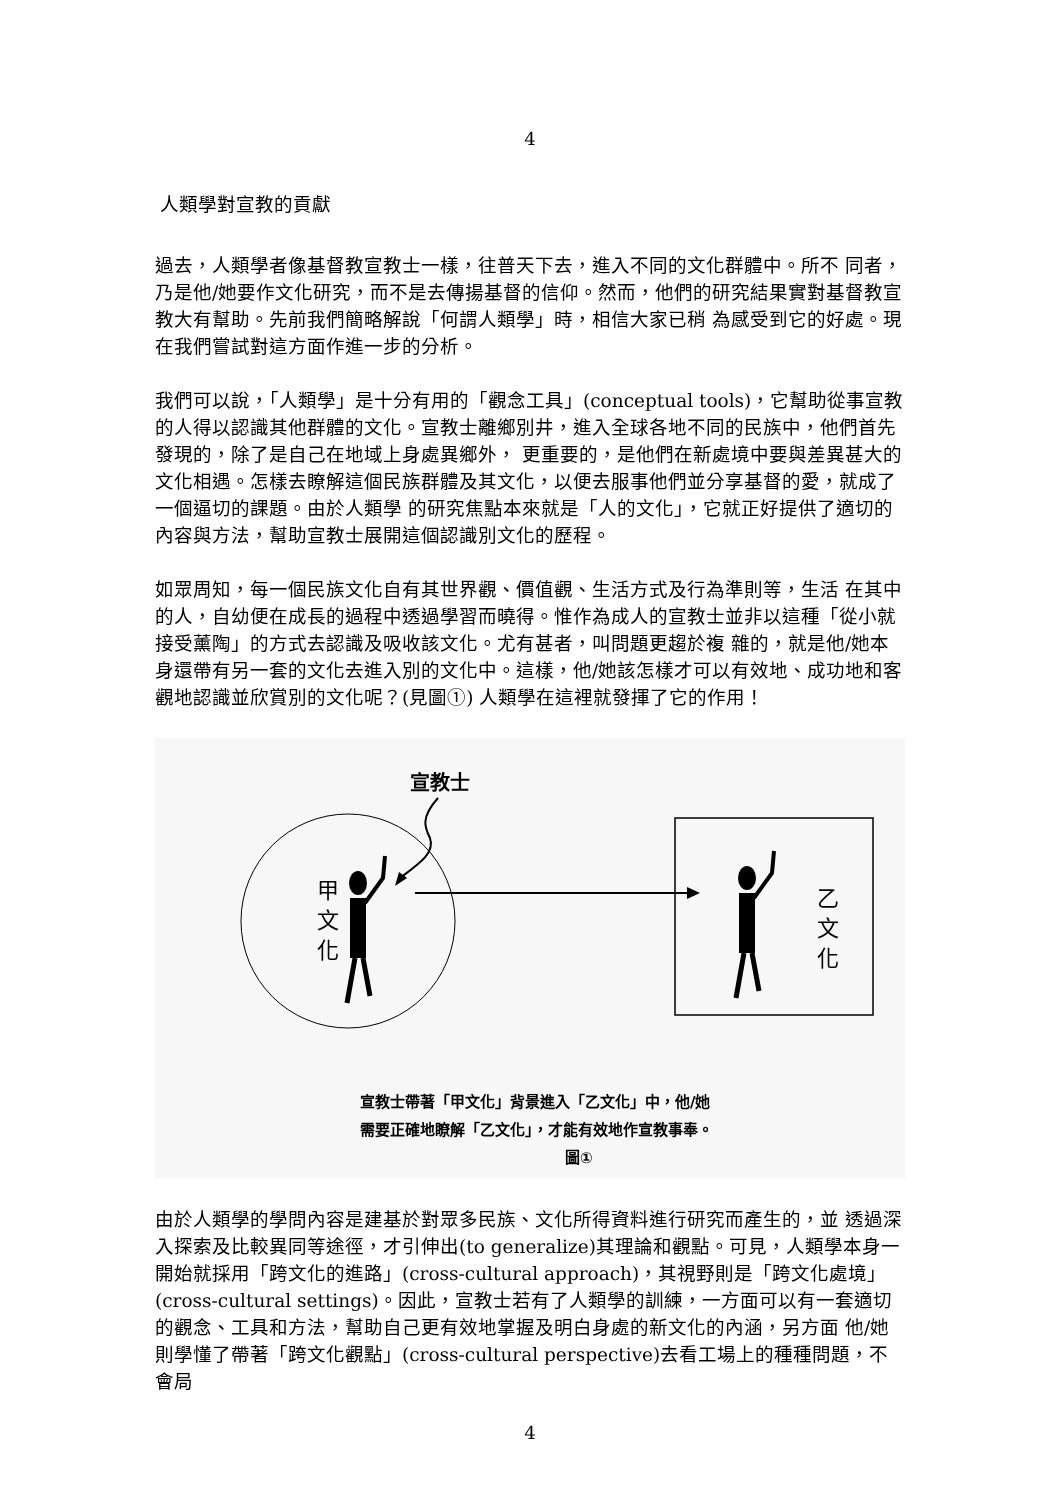4
人類學對宣教的貢獻
過去，人類學者像基督教宣教士一樣，往普天下去，進入不同的文化群體中。所不 同者，乃是他/她要作文化研究，而不是去傳揚基督的信仰。然而，他們的研究結果實對基督教宣教大有幫助。先前我們簡略解說「何謂人類學」時，相信大家已稍 為感受到它的好處。現在我們嘗試對這方面作進一步的分析。
我們可以說，「人類學」是十分有用的「觀念工具」(conceptual tools)，它幫助從事宣教的人得以認識其他群體的文化。宣教士離鄉別井，進入全球各地不同的民族中，他們首先發現的，除了是自己在地域上身處異鄉外， 更重要的，是他們在新處境中要與差異甚大的文化相遇。怎樣去瞭解這個民族群體及其文化，以便去服事他們並分享基督的愛，就成了一個逼切的課題。由於人類學 的研究焦點本來就是「人的文化」，它就正好提供了適切的內容與方法，幫助宣教士展開這個認識別文化的歷程。
如眾周知，每一個民族文化自有其世界觀、價值觀、生活方式及行為準則等，生活 在其中的人，自幼便在成長的過程中透過學習而曉得。惟作為成人的宣教士並非以這種「從小就接受薰陶」的方式去認識及吸收該文化。尤有甚者，叫問題更趨於複 雜的，就是他/她本身還帶有另一套的文化去進入別的文化中。這樣，他/她該怎樣才可以有效地、成功地和客觀地認識並欣賞別的文化呢？(見圖①) 人類學在這裡就發揮了它的作用！
宣教士
甲
文
化
乙
文
化
宣教士帶著「甲文化」背景進入「乙文化」中，他/她
需要正確地瞭解「乙文化」，才能有效地作宣教事奉。
圖①
由於人類學的學問內容是建基於對眾多民族、文化所得資料進行研究而產生的，並 透過深入探索及比較異同等途徑，才引伸出(to generalize)其理論和觀點。可見，人類學本身一開始就採用「跨文化的進路」(cross-cultural approach)，其視野則是「跨文化處境」(cross-cultural settings)。因此，宣教士若有了人類學的訓練，一方面可以有一套適切的觀念、工具和方法，幫助自己更有效地掌握及明白身處的新文化的內涵，另方面 他/她則學懂了帶著「跨文化觀點」(cross-cultural perspective)去看工場上的種種問題，不會局
4